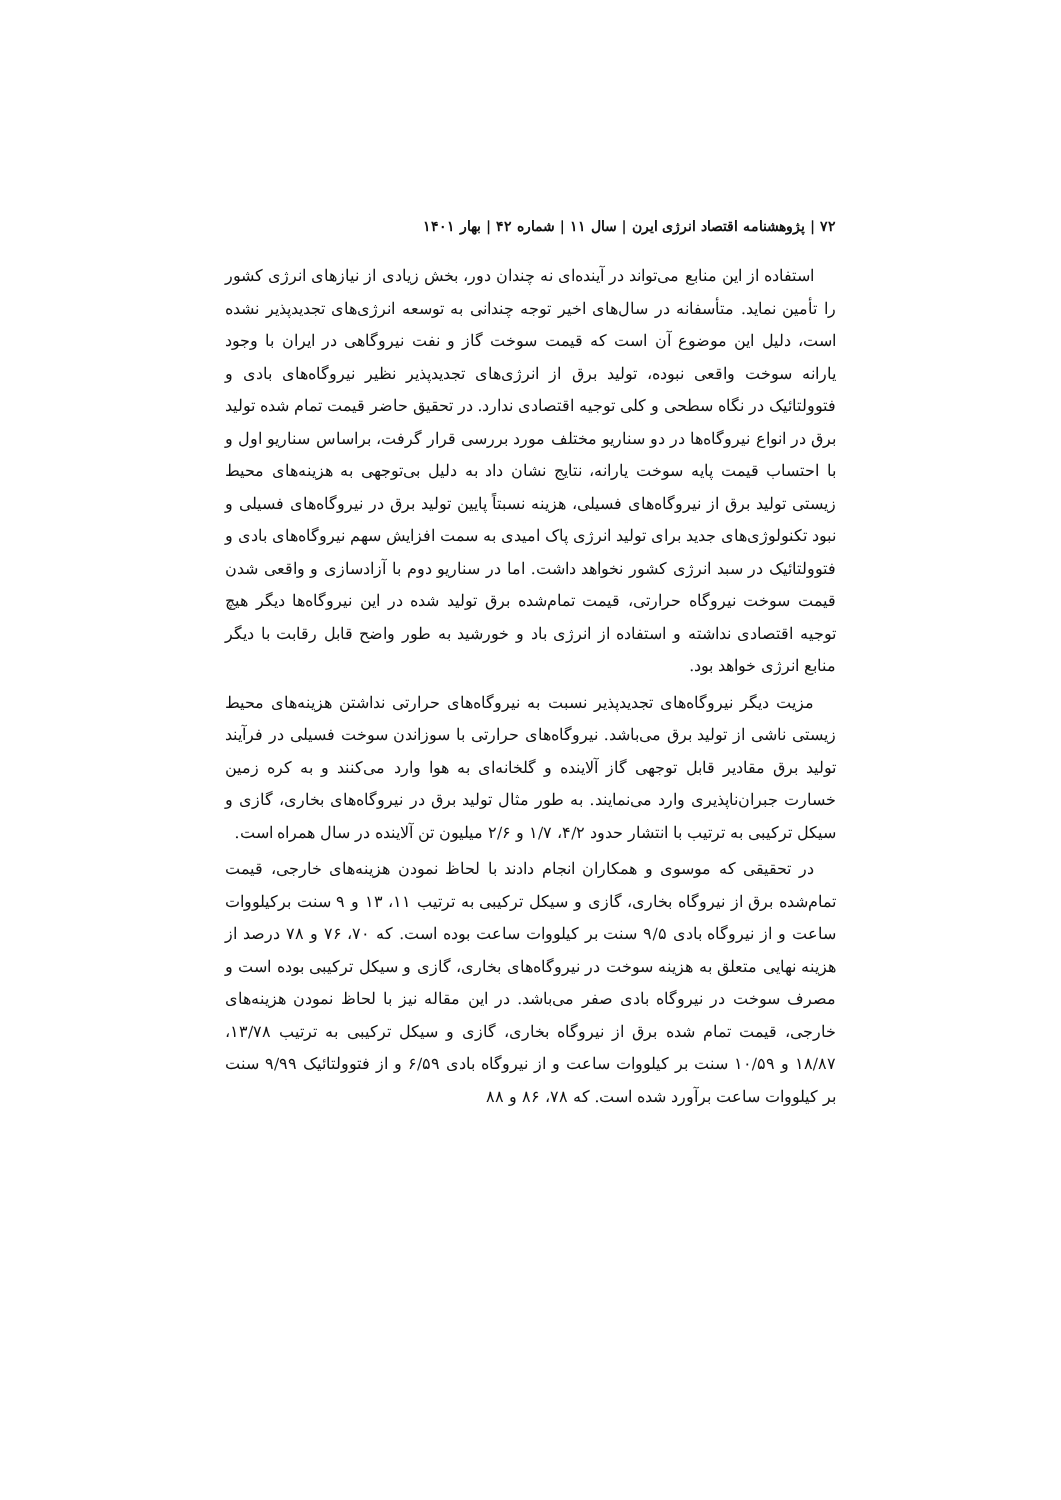۷۲ | پژوهشنامه اقتصاد انرژی ایرن | سال ۱۱ | شماره ۴۲ | بهار ۱۴۰۱
استفاده از این منابع می‌تواند در آینده‌ای نه چندان دور، بخش زیادی از نیازهای انرژی کشور را تأمین نماید. متأسفانه در سال‌های اخیر توجه چندانی به توسعه انرژی‌های تجدیدپذیر نشده است، دلیل این موضوع آن است که قیمت سوخت گاز و نفت نیروگاهی در ایران با وجود یارانه سوخت واقعی نبوده، تولید برق از انرژی‌های تجدیدپذیر نظیر نیروگاه‌های بادی و فتوولتائیک در نگاه سطحی و کلی توجیه اقتصادی ندارد. در تحقیق حاضر قیمت تمام شده تولید برق در انواع نیروگاه‌ها در دو سناریو مختلف مورد بررسی قرار گرفت، براساس سناریو اول و با احتساب قیمت پایه سوخت یارانه، نتایج نشان داد به دلیل بی‌توجهی به هزینه‌های محیط زیستی تولید برق از نیروگاه‌های فسیلی، هزینه نسبتاً پایین تولید برق در نیروگاه‌های فسیلی و نبود تکنولوژی‌های جدید برای تولید انرژی پاک امیدی به سمت افزایش سهم نیروگاه‌های بادی و فتوولتائیک در سبد انرژی کشور نخواهد داشت. اما در سناریو دوم با آزادسازی و واقعی شدن قیمت سوخت نیروگاه حرارتی، قیمت تمام‌شده برق تولید شده در این نیروگاه‌ها دیگر هیچ توجیه اقتصادی نداشته و استفاده از انرژی باد و خورشید به طور واضح قابل رقابت با دیگر منابع انرژی خواهد بود.
مزیت دیگر نیروگاه‌های تجدیدپذیر نسبت به نیروگاه‌های حرارتی نداشتن هزینه‌های محیط زیستی ناشی از تولید برق می‌باشد. نیروگاه‌های حرارتی با سوزاندن سوخت فسیلی در فرآیند تولید برق مقادیر قابل توجهی گاز آلاینده و گلخانه‌ای به هوا وارد می‌کنند و به کره زمین خسارت جبران‌ناپذیری وارد می‌نمایند. به طور مثال تولید برق در نیروگاه‌های بخاری، گازی و سیکل ترکیبی به ترتیب با انتشار حدود ۴/۲، ۱/۷ و ۲/۶ میلیون تن آلاینده در سال همراه است.
در تحقیقی که موسوی و همکاران انجام دادند با لحاظ نمودن هزینه‌های خارجی، قیمت تمام‌شده برق از نیروگاه بخاری، گازی و سیکل ترکیبی به ترتیب ۱۱، ۱۳ و ۹ سنت برکیلووات ساعت و از نیروگاه بادی ۹/۵ سنت بر کیلووات ساعت بوده است. که ۷۰، ۷۶ و ۷۸ درصد از هزینه نهایی متعلق به هزینه سوخت در نیروگاه‌های بخاری، گازی و سیکل ترکیبی بوده است و مصرف سوخت در نیروگاه بادی صفر می‌باشد. در این مقاله نیز با لحاظ نمودن هزینه‌های خارجی، قیمت تمام شده برق از نیروگاه بخاری، گازی و سیکل ترکیبی به ترتیب ۱۳/۷۸، ۱۸/۸۷ و ۱۰/۵۹ سنت بر کیلووات ساعت و از نیروگاه بادی ۶/۵۹ و از فتوولتائیک ۹/۹۹ سنت بر کیلووات ساعت برآورد شده است. که ۷۸، ۸۶ و ۸۸